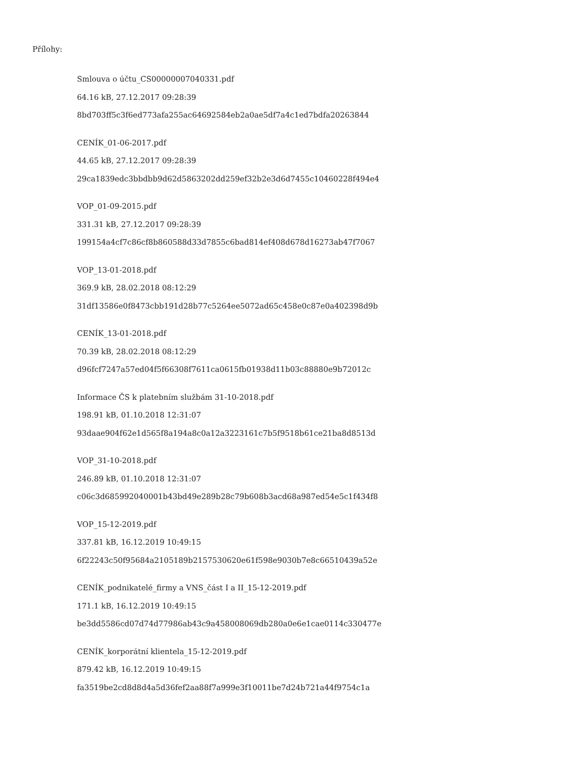Přílohy:
Smlouva o účtu_CS00000007040331.pdf
64.16 kB, 27.12.2017 09:28:39
8bd703ff5c3f6ed773afa255ac64692584eb2a0ae5df7a4c1ed7bdfa20263844
CENÍK_01-06-2017.pdf
44.65 kB, 27.12.2017 09:28:39
29ca1839edc3bbdbb9d62d5863202dd259ef32b2e3d6d7455c10460228f494e4
VOP_01-09-2015.pdf
331.31 kB, 27.12.2017 09:28:39
199154a4cf7c86cf8b860588d33d7855c6bad814ef408d678d16273ab47f7067
VOP_13-01-2018.pdf
369.9 kB, 28.02.2018 08:12:29
31df13586e0f8473cbb191d28b77c5264ee5072ad65c458e0c87e0a402398d9b
CENÍK_13-01-2018.pdf
70.39 kB, 28.02.2018 08:12:29
d96fcf7247a57ed04f5f66308f7611ca0615fb01938d11b03c88880e9b72012c
Informace ČS k platebním službám 31-10-2018.pdf
198.91 kB, 01.10.2018 12:31:07
93daae904f62e1d565f8a194a8c0a12a3223161c7b5f9518b61ce21ba8d8513d
VOP_31-10-2018.pdf
246.89 kB, 01.10.2018 12:31:07
c06c3d685992040001b43bd49e289b28c79b608b3acd68a987ed54e5c1f434f8
VOP_15-12-2019.pdf
337.81 kB, 16.12.2019 10:49:15
6f22243c50f95684a2105189b2157530620e61f598e9030b7e8c66510439a52e
CENÍK_podnikatelé_firmy a VNS_část I a II_15-12-2019.pdf
171.1 kB, 16.12.2019 10:49:15
be3dd5586cd07d74d77986ab43c9a458008069db280a0e6e1cae0114c330477e
CENÍK_korporátní klientela_15-12-2019.pdf
879.42 kB, 16.12.2019 10:49:15
fa3519be2cd8d8d4a5d36fef2aa88f7a999e3f10011be7d24b721a44f9754c1a